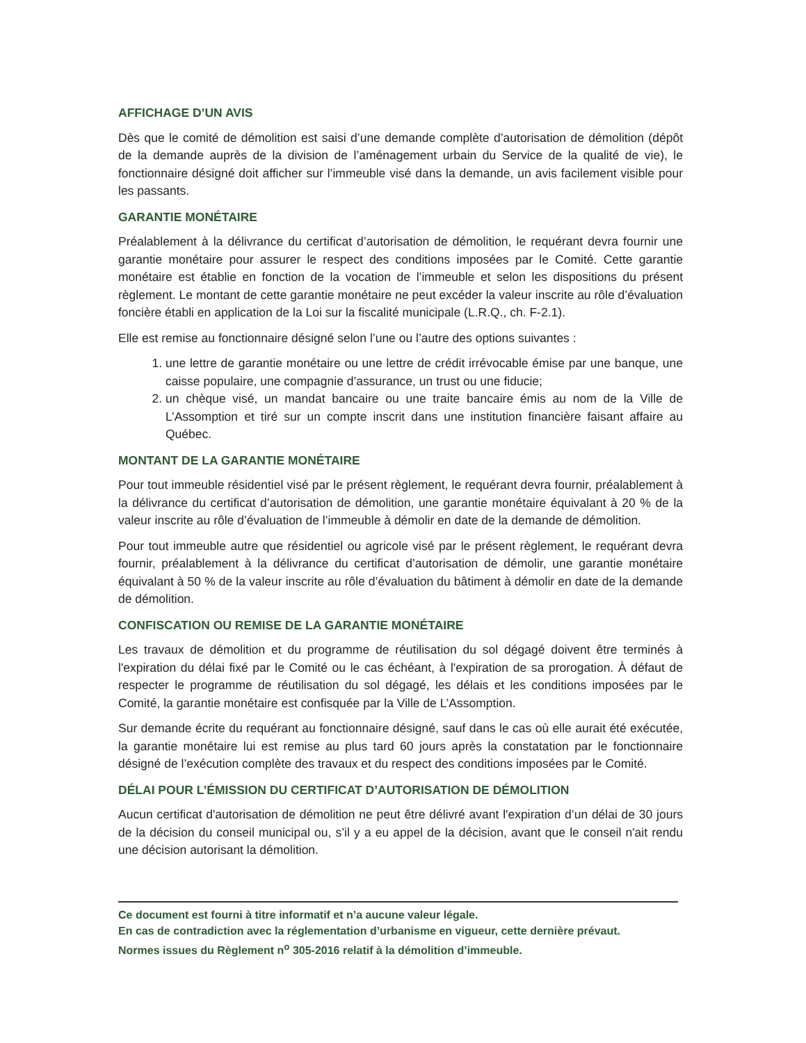AFFICHAGE D’UN AVIS
Dès que le comité de démolition est saisi d’une demande complète d’autorisation de démolition (dépôt de la demande auprès de la division de l’aménagement urbain du Service de la qualité de vie), le fonctionnaire désigné doit afficher sur l’immeuble visé dans la demande, un avis facilement visible pour les passants.
GARANTIE MONÉTAIRE
Préalablement à la délivrance du certificat d’autorisation de démolition, le requérant devra fournir une garantie monétaire pour assurer le respect des conditions imposées par le Comité. Cette garantie monétaire est établie en fonction de la vocation de l’immeuble et selon les dispositions du présent règlement. Le montant de cette garantie monétaire ne peut excéder la valeur inscrite au rôle d’évaluation foncière établi en application de la Loi sur la fiscalité municipale (L.R.Q., ch. F-2.1).
Elle est remise au fonctionnaire désigné selon l’une ou l’autre des options suivantes :
1. une lettre de garantie monétaire ou une lettre de crédit irrévocable émise par une banque, une caisse populaire, une compagnie d’assurance, un trust ou une fiducie;
2. un chèque visé, un mandat bancaire ou une traite bancaire émis au nom de la Ville de L’Assomption et tiré sur un compte inscrit dans une institution financière faisant affaire au Québec.
MONTANT DE LA GARANTIE MONÉTAIRE
Pour tout immeuble résidentiel visé par le présent règlement, le requérant devra fournir, préalablement à la délivrance du certificat d’autorisation de démolition, une garantie monétaire équivalant à 20 % de la valeur inscrite au rôle d’évaluation de l’immeuble à démolir en date de la demande de démolition.
Pour tout immeuble autre que résidentiel ou agricole visé par le présent règlement, le requérant devra fournir, préalablement à la délivrance du certificat d’autorisation de démolir, une garantie monétaire équivalant à 50 % de la valeur inscrite au rôle d’évaluation du bâtiment à démolir en date de la demande de démolition.
CONFISCATION OU REMISE DE LA GARANTIE MONÉTAIRE
Les travaux de démolition et du programme de réutilisation du sol dégagé doivent être terminés à l'expiration du délai fixé par le Comité ou le cas échéant, à l'expiration de sa prorogation. À défaut de respecter le programme de réutilisation du sol dégagé, les délais et les conditions imposées par le Comité, la garantie monétaire est confisquée par la Ville de L’Assomption.
Sur demande écrite du requérant au fonctionnaire désigné, sauf dans le cas où elle aurait été exécutée, la garantie monétaire lui est remise au plus tard 60 jours après la constatation par le fonctionnaire désigné de l’exécution complète des travaux et du respect des conditions imposées par le Comité.
DÉLAI POUR L’ÉMISSION DU CERTIFICAT D’AUTORISATION DE DÉMOLITION
Aucun certificat d'autorisation de démolition ne peut être délivré avant l'expiration d’un délai de 30 jours de la décision du conseil municipal ou, s’il y a eu appel de la décision, avant que le conseil n'ait rendu une décision autorisant la démolition.
Ce document est fourni à titre informatif et n’a aucune valeur légale.
En cas de contradiction avec la réglementation d’urbanisme en vigueur, cette dernière prévaut.
Normes issues du Règlement n<sup>o</sup> 305-2016 relatif à la démolition d’immeuble.